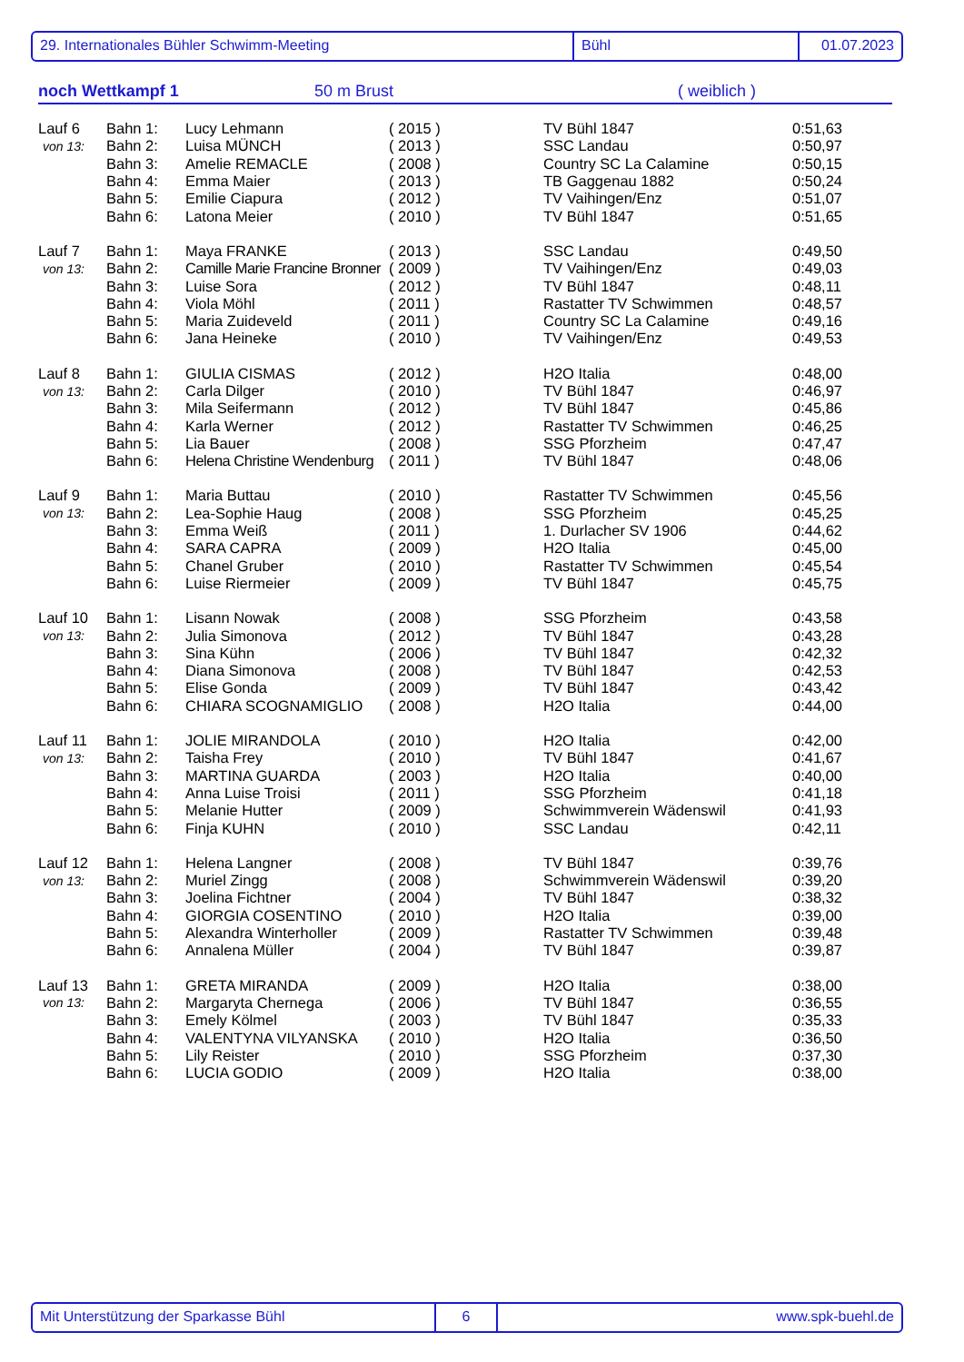29. Internationales Bühler Schwimm-Meeting Bühl 01.07.2023
noch Wettkampf 1 50 m Brust ( weiblich )
| Lauf 6 | Bahn 1: | Lucy Lehmann | ( 2015 ) | TV Bühl 1847 | 0:51,63 |
| von 13: | Bahn 2: | Luisa MÜNCH | ( 2013 ) | SSC Landau | 0:50,97 |
| | Bahn 3: | Amelie REMACLE | ( 2008 ) | Country SC La Calamine | 0:50,15 |
| | Bahn 4: | Emma Maier | ( 2013 ) | TB Gaggenau 1882 | 0:50,24 |
| | Bahn 5: | Emilie Ciapura | ( 2012 ) | TV Vaihingen/Enz | 0:51,07 |
| | Bahn 6: | Latona Meier | ( 2010 ) | TV Bühl 1847 | 0:51,65 |
| Lauf 7 | Bahn 1: | Maya FRANKE | ( 2013 ) | SSC Landau | 0:49,50 |
| von 13: | Bahn 2: | Camille Marie Francine Bronner | ( 2009 ) | TV Vaihingen/Enz | 0:49,03 |
| | Bahn 3: | Luise Sora | ( 2012 ) | TV Bühl 1847 | 0:48,11 |
| | Bahn 4: | Viola Möhl | ( 2011 ) | Rastatter TV Schwimmen | 0:48,57 |
| | Bahn 5: | Maria Zuideveld | ( 2011 ) | Country SC La Calamine | 0:49,16 |
| | Bahn 6: | Jana Heineke | ( 2010 ) | TV Vaihingen/Enz | 0:49,53 |
| Lauf 8 | Bahn 1: | GIULIA CISMAS | ( 2012 ) | H2O Italia | 0:48,00 |
| von 13: | Bahn 2: | Carla Dilger | ( 2010 ) | TV Bühl 1847 | 0:46,97 |
| | Bahn 3: | Mila Seifermann | ( 2012 ) | TV Bühl 1847 | 0:45,86 |
| | Bahn 4: | Karla Werner | ( 2012 ) | Rastatter TV Schwimmen | 0:46,25 |
| | Bahn 5: | Lia Bauer | ( 2008 ) | SSG Pforzheim | 0:47,47 |
| | Bahn 6: | Helena Christine Wendenburg | ( 2011 ) | TV Bühl 1847 | 0:48,06 |
| Lauf 9 | Bahn 1: | Maria Buttau | ( 2010 ) | Rastatter TV Schwimmen | 0:45,56 |
| von 13: | Bahn 2: | Lea-Sophie Haug | ( 2008 ) | SSG Pforzheim | 0:45,25 |
| | Bahn 3: | Emma Weiß | ( 2011 ) | 1. Durlacher SV 1906 | 0:44,62 |
| | Bahn 4: | SARA CAPRA | ( 2009 ) | H2O Italia | 0:45,00 |
| | Bahn 5: | Chanel Gruber | ( 2010 ) | Rastatter TV Schwimmen | 0:45,54 |
| | Bahn 6: | Luise Riermeier | ( 2009 ) | TV Bühl 1847 | 0:45,75 |
| Lauf 10 | Bahn 1: | Lisann Nowak | ( 2008 ) | SSG Pforzheim | 0:43,58 |
| von 13: | Bahn 2: | Julia Simonova | ( 2012 ) | TV Bühl 1847 | 0:43,28 |
| | Bahn 3: | Sina Kühn | ( 2006 ) | TV Bühl 1847 | 0:42,32 |
| | Bahn 4: | Diana Simonova | ( 2008 ) | TV Bühl 1847 | 0:42,53 |
| | Bahn 5: | Elise Gonda | ( 2009 ) | TV Bühl 1847 | 0:43,42 |
| | Bahn 6: | CHIARA SCOGNAMIGLIO | ( 2008 ) | H2O Italia | 0:44,00 |
| Lauf 11 | Bahn 1: | JOLIE MIRANDOLA | ( 2010 ) | H2O Italia | 0:42,00 |
| von 13: | Bahn 2: | Taisha Frey | ( 2010 ) | TV Bühl 1847 | 0:41,67 |
| | Bahn 3: | MARTINA GUARDA | ( 2003 ) | H2O Italia | 0:40,00 |
| | Bahn 4: | Anna Luise Troisi | ( 2011 ) | SSG Pforzheim | 0:41,18 |
| | Bahn 5: | Melanie Hutter | ( 2009 ) | Schwimmverein Wädenswil | 0:41,93 |
| | Bahn 6: | Finja KUHN | ( 2010 ) | SSC Landau | 0:42,11 |
| Lauf 12 | Bahn 1: | Helena Langner | ( 2008 ) | TV Bühl 1847 | 0:39,76 |
| von 13: | Bahn 2: | Muriel Zingg | ( 2008 ) | Schwimmverein Wädenswil | 0:39,20 |
| | Bahn 3: | Joelina Fichtner | ( 2004 ) | TV Bühl 1847 | 0:38,32 |
| | Bahn 4: | GIORGIA COSENTINO | ( 2010 ) | H2O Italia | 0:39,00 |
| | Bahn 5: | Alexandra Winterholler | ( 2009 ) | Rastatter TV Schwimmen | 0:39,48 |
| | Bahn 6: | Annalena Müller | ( 2004 ) | TV Bühl 1847 | 0:39,87 |
| Lauf 13 | Bahn 1: | GRETA MIRANDA | ( 2009 ) | H2O Italia | 0:38,00 |
| von 13: | Bahn 2: | Margaryta Chernega | ( 2006 ) | TV Bühl 1847 | 0:36,55 |
| | Bahn 3: | Emely Kölmel | ( 2003 ) | TV Bühl 1847 | 0:35,33 |
| | Bahn 4: | VALENTYNA VILYANSKA | ( 2010 ) | H2O Italia | 0:36,50 |
| | Bahn 5: | Lily Reister | ( 2010 ) | SSG Pforzheim | 0:37,30 |
| | Bahn 6: | LUCIA GODIO | ( 2009 ) | H2O Italia | 0:38,00 |
Mit Unterstützung der Sparkasse Bühl 6 www.spk-buehl.de